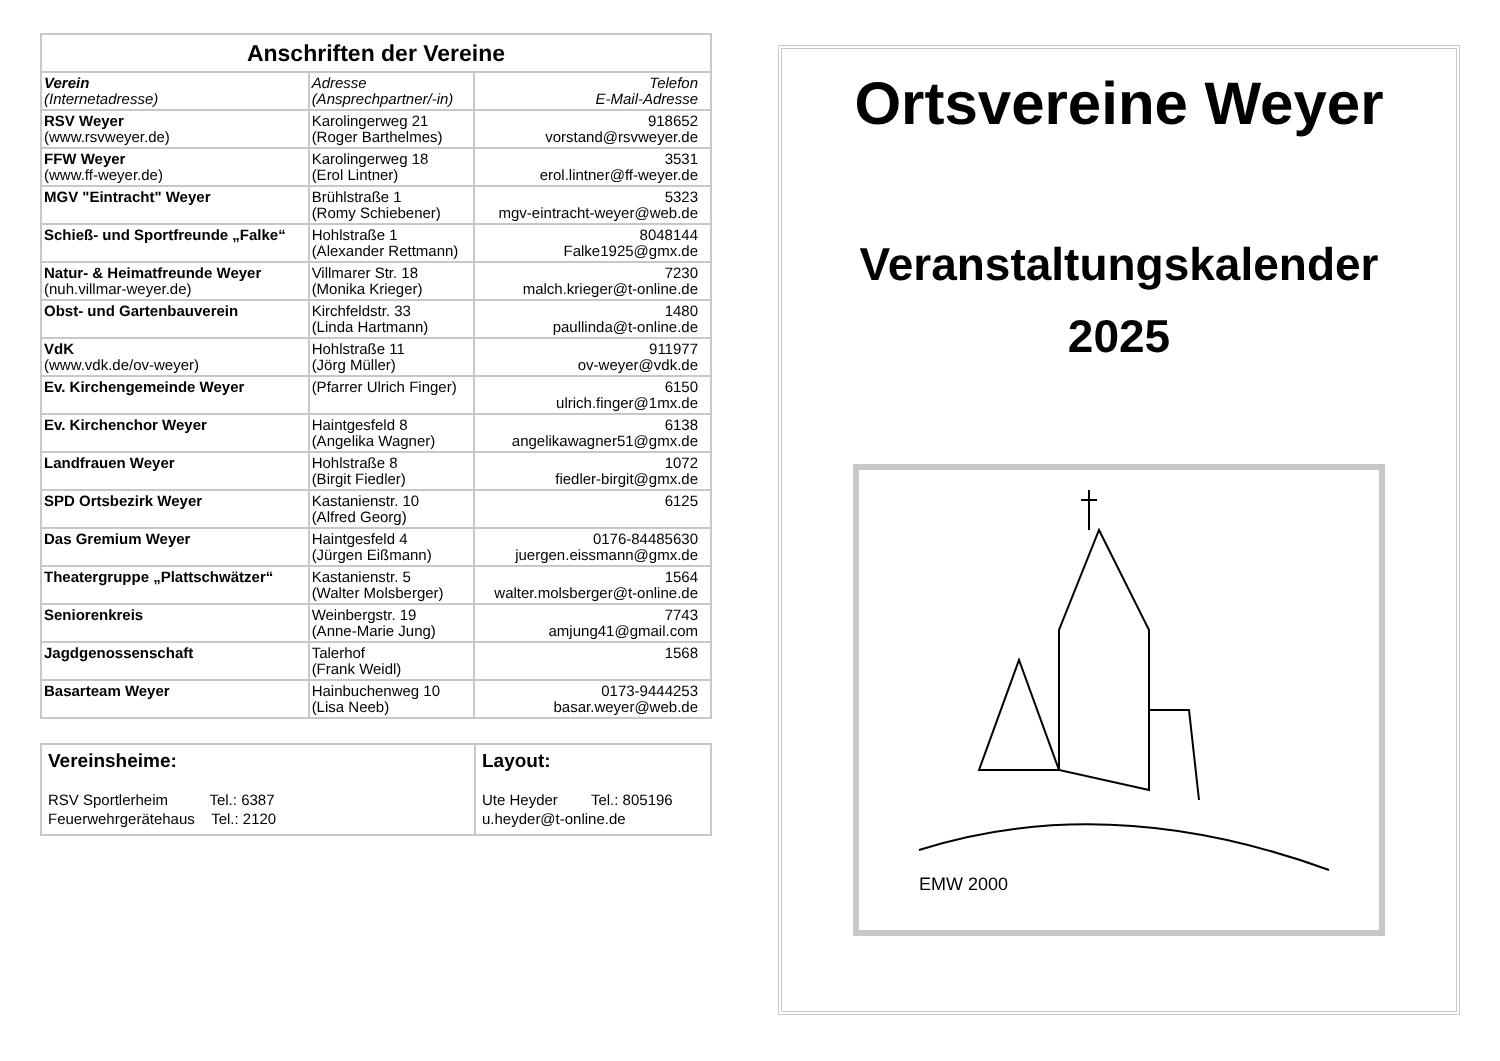| Anschriften der Vereine | | |
| --- | --- | --- |
| Verein (Internetadresse) | Adresse (Ansprechpartner/-in) | Telefon E-Mail-Adresse |
| RSV Weyer (www.rsvweyer.de) | Karolingerweg 21 (Roger Barthelmes) | 918652 vorstand@rsvweyer.de |
| FFW Weyer (www.ff-weyer.de) | Karolingerweg 18 (Erol Lintner) | 3531 erol.lintner@ff-weyer.de |
| MGV "Eintracht" Weyer | Brühlstraße 1 (Romy Schiebener) | 5323 mgv-eintracht-weyer@web.de |
| Schieß- und Sportfreunde „Falke“ | Hohlstraße 1 (Alexander Rettmann) | 8048144 Falke1925@gmx.de |
| Natur- & Heimatfreunde Weyer (nuh.villmar-weyer.de) | Villmarer Str. 18 (Monika Krieger) | 7230 malch.krieger@t-online.de |
| Obst- und Gartenbauverein | Kirchfeldstr. 33 (Linda Hartmann) | 1480 paullinda@t-online.de |
| VdK (www.vdk.de/ov-weyer) | Hohlstraße 11 (Jörg Müller) | 911977 ov-weyer@vdk.de |
| Ev. Kirchengemeinde Weyer | (Pfarrer Ulrich Finger) | 6150 ulrich.finger@1mx.de |
| Ev. Kirchenchor Weyer | Haintgesfeld 8 (Angelika Wagner) | 6138 angelikawagner51@gmx.de |
| Landfrauen Weyer | Hohlstraße 8 (Birgit Fiedler) | 1072 fiedler-birgit@gmx.de |
| SPD Ortsbezirk Weyer | Kastanienstr. 10 (Alfred Georg) | 6125 |
| Das Gremium Weyer | Haintgesfeld 4 (Jürgen Eißmann) | 0176-84485630 juergen.eissmann@gmx.de |
| Theatergruppe „Plattschwätzer“ | Kastanienstr. 5 (Walter Molsberger) | 1564 walter.molsberger@t-online.de |
| Seniorenkreis | Weinbergstr. 19 (Anne-Marie Jung) | 7743 amjung41@gmail.com |
| Jagdgenossenschaft | Talerhof (Frank Weidl) | 1568 |
| Basarteam Weyer | Hainbuchenweg 10 (Lisa Neeb) | 0173-9444253 basar.weyer@web.de |
Vereinsheime:
RSV Sportlerheim Tel.: 6387
Feuerwehrgerätehaus Tel.: 2120
Layout:
Ute Heyder Tel.: 805196
u.heyder@t-online.de
Ortsvereine Weyer
Veranstaltungskalender
2025
EMW 2000